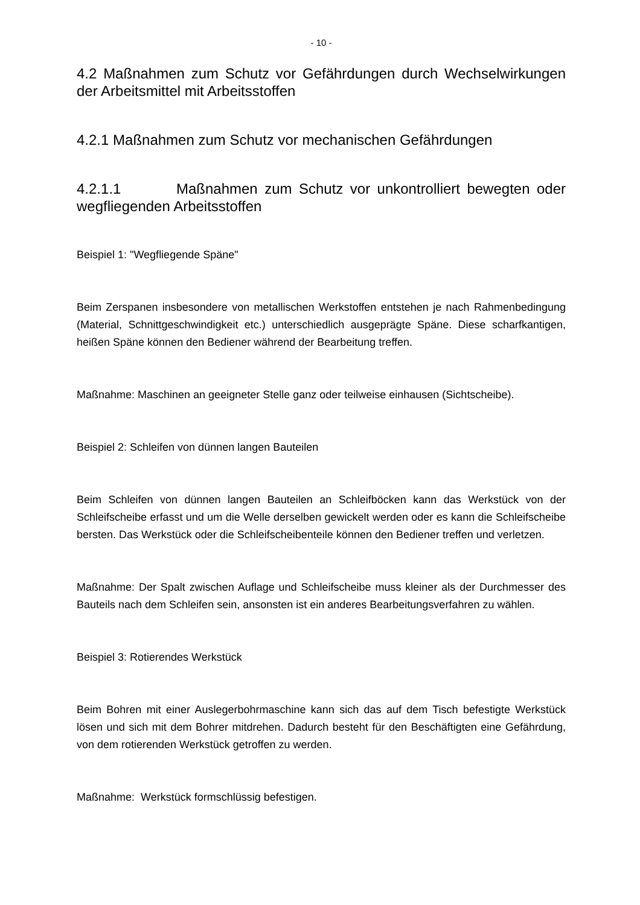- 10 -
4.2 Maßnahmen zum Schutz vor Gefährdungen durch Wechselwirkungen der Arbeitsmittel mit Arbeitsstoffen
4.2.1 Maßnahmen zum Schutz vor mechanischen Gefährdungen
4.2.1.1 Maßnahmen zum Schutz vor unkontrolliert bewegten oder wegfliegenden Arbeitsstoffen
Beispiel 1: "Wegfliegende Späne"
Beim Zerspanen insbesondere von metallischen Werkstoffen entstehen je nach Rahmenbedingung (Material, Schnittgeschwindigkeit etc.) unterschiedlich ausgeprägte Späne. Diese scharfkantigen, heißen Späne können den Bediener während der Bearbeitung treffen.
Maßnahme: Maschinen an geeigneter Stelle ganz oder teilweise einhausen (Sichtscheibe).
Beispiel 2: Schleifen von dünnen langen Bauteilen
Beim Schleifen von dünnen langen Bauteilen an Schleifböcken kann das Werkstück von der Schleifscheibe erfasst und um die Welle derselben gewickelt werden oder es kann die Schleifscheibe bersten. Das Werkstück oder die Schleifscheibenteile können den Bediener treffen und verletzen.
Maßnahme: Der Spalt zwischen Auflage und Schleifscheibe muss kleiner als der Durchmesser des Bauteils nach dem Schleifen sein, ansonsten ist ein anderes Bearbeitungsverfahren zu wählen.
Beispiel 3: Rotierendes Werkstück
Beim Bohren mit einer Auslegerbohrmaschine kann sich das auf dem Tisch befestigte Werkstück lösen und sich mit dem Bohrer mitdrehen. Dadurch besteht für den Beschäftigten eine Gefährdung, von dem rotierenden Werkstück getroffen zu werden.
Maßnahme: Werkstück formschlüssig befestigen.